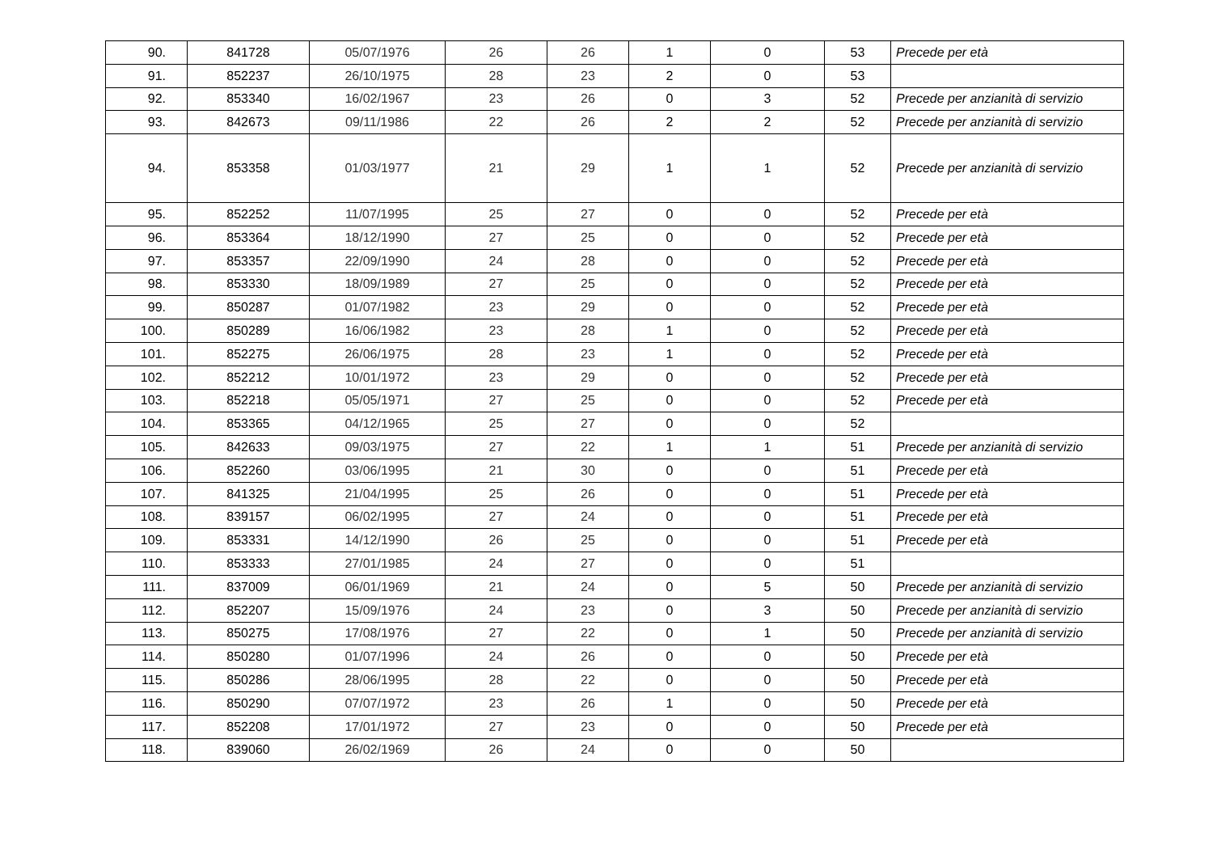| 90. | 841728 | 05/07/1976 | 26 | 26 | 1 | 0 | 53 | Precede per età |
| 91. | 852237 | 26/10/1975 | 28 | 23 | 2 | 0 | 53 | |
| 92. | 853340 | 16/02/1967 | 23 | 26 | 0 | 3 | 52 | Precede per anzianità di servizio |
| 93. | 842673 | 09/11/1986 | 22 | 26 | 2 | 2 | 52 | Precede per anzianità di servizio |
| 94. | 853358 | 01/03/1977 | 21 | 29 | 1 | 1 | 52 | Precede per anzianità di servizio |
| 95. | 852252 | 11/07/1995 | 25 | 27 | 0 | 0 | 52 | Precede per età |
| 96. | 853364 | 18/12/1990 | 27 | 25 | 0 | 0 | 52 | Precede per età |
| 97. | 853357 | 22/09/1990 | 24 | 28 | 0 | 0 | 52 | Precede per età |
| 98. | 853330 | 18/09/1989 | 27 | 25 | 0 | 0 | 52 | Precede per età |
| 99. | 850287 | 01/07/1982 | 23 | 29 | 0 | 0 | 52 | Precede per età |
| 100. | 850289 | 16/06/1982 | 23 | 28 | 1 | 0 | 52 | Precede per età |
| 101. | 852275 | 26/06/1975 | 28 | 23 | 1 | 0 | 52 | Precede per età |
| 102. | 852212 | 10/01/1972 | 23 | 29 | 0 | 0 | 52 | Precede per età |
| 103. | 852218 | 05/05/1971 | 27 | 25 | 0 | 0 | 52 | Precede per età |
| 104. | 853365 | 04/12/1965 | 25 | 27 | 0 | 0 | 52 | |
| 105. | 842633 | 09/03/1975 | 27 | 22 | 1 | 1 | 51 | Precede per anzianità di servizio |
| 106. | 852260 | 03/06/1995 | 21 | 30 | 0 | 0 | 51 | Precede per età |
| 107. | 841325 | 21/04/1995 | 25 | 26 | 0 | 0 | 51 | Precede per età |
| 108. | 839157 | 06/02/1995 | 27 | 24 | 0 | 0 | 51 | Precede per età |
| 109. | 853331 | 14/12/1990 | 26 | 25 | 0 | 0 | 51 | Precede per età |
| 110. | 853333 | 27/01/1985 | 24 | 27 | 0 | 0 | 51 | |
| 111. | 837009 | 06/01/1969 | 21 | 24 | 0 | 5 | 50 | Precede per anzianità di servizio |
| 112. | 852207 | 15/09/1976 | 24 | 23 | 0 | 3 | 50 | Precede per anzianità di servizio |
| 113. | 850275 | 17/08/1976 | 27 | 22 | 0 | 1 | 50 | Precede per anzianità di servizio |
| 114. | 850280 | 01/07/1996 | 24 | 26 | 0 | 0 | 50 | Precede per età |
| 115. | 850286 | 28/06/1995 | 28 | 22 | 0 | 0 | 50 | Precede per età |
| 116. | 850290 | 07/07/1972 | 23 | 26 | 1 | 0 | 50 | Precede per età |
| 117. | 852208 | 17/01/1972 | 27 | 23 | 0 | 0 | 50 | Precede per età |
| 118. | 839060 | 26/02/1969 | 26 | 24 | 0 | 0 | 50 | |